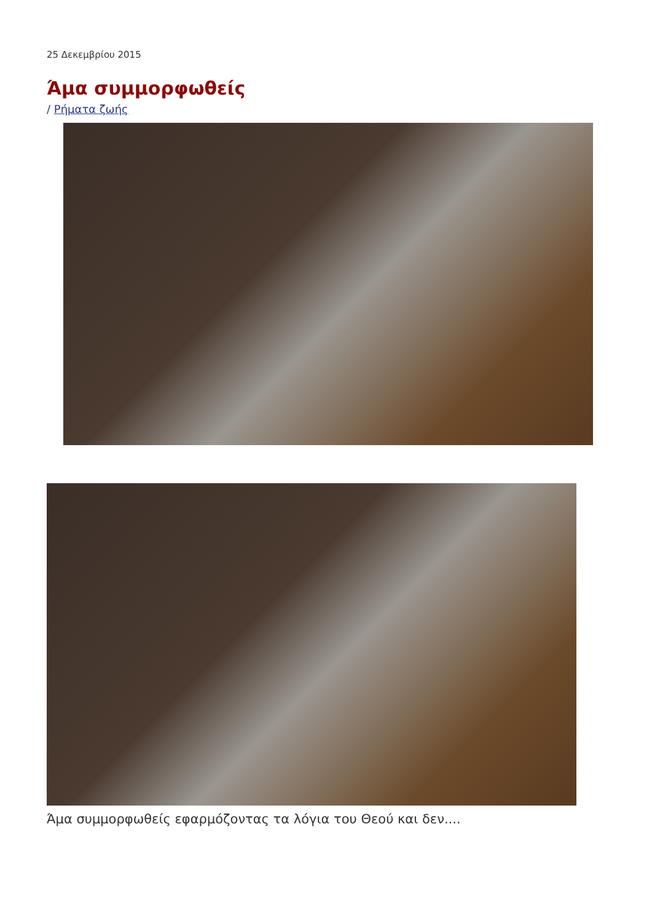25 Δεκεμβρίου 2015
Άμα συμμορφωθείς
/ Ρήματα ζωής
Άμα συμμορφωθείς εφαρμόζοντας τα λόγια του Θεού και δεν....